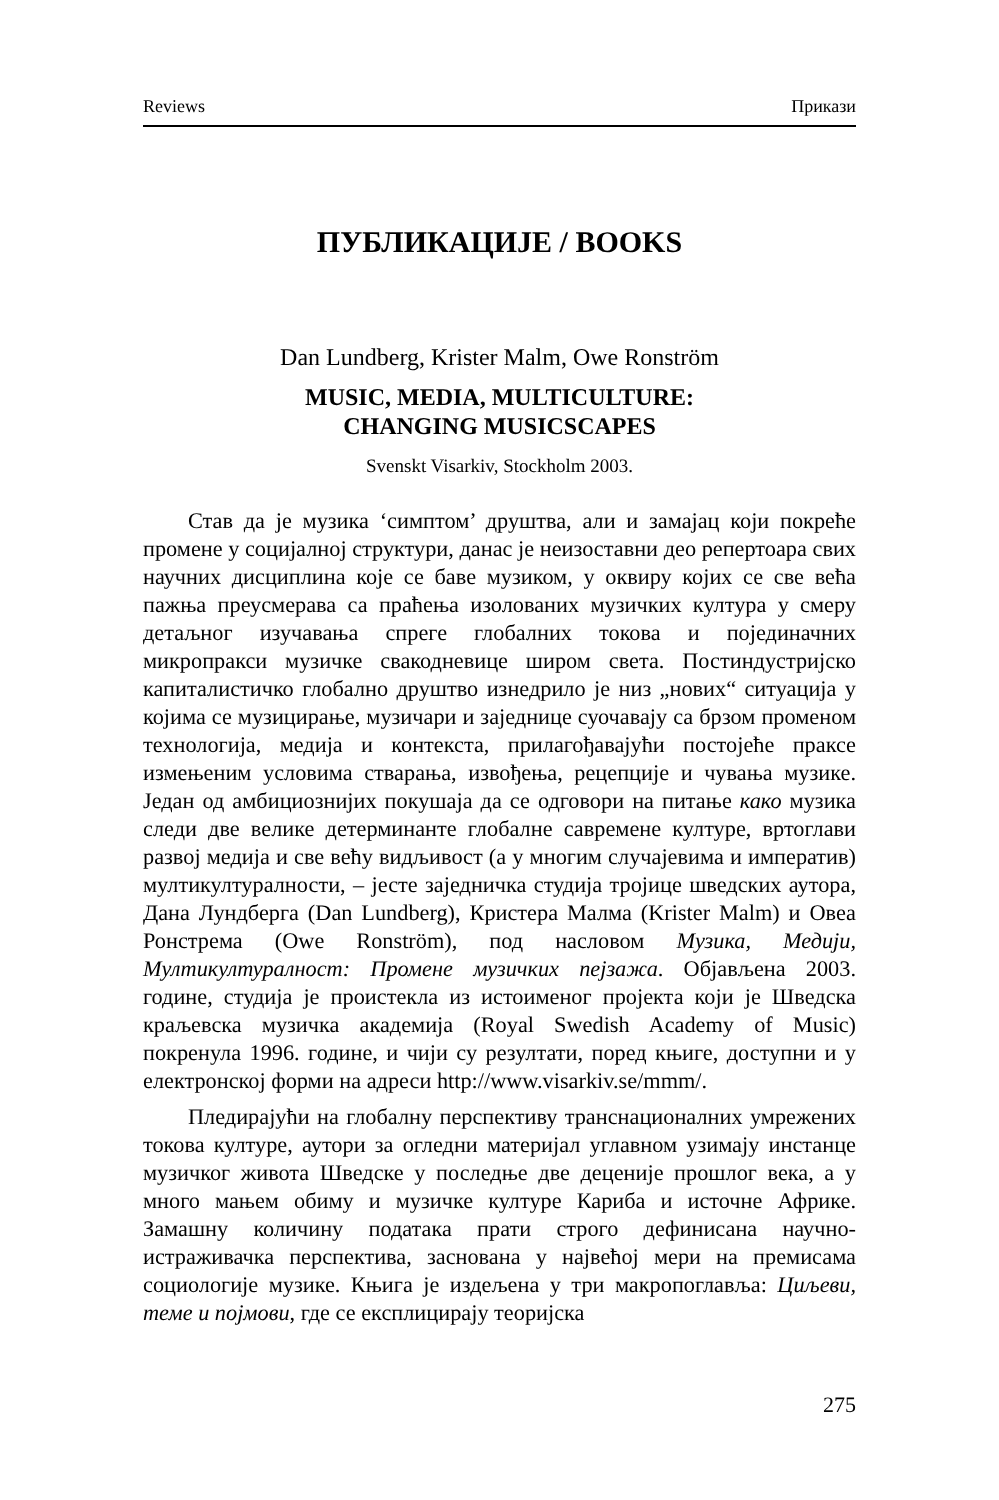Reviews Прикази
ПУБЛИКАЦИЈЕ / BOOKS
Dan Lundberg, Krister Malm, Owe Ronström
MUSIC, MEDIA, MULTICULTURE:
CHANGING MUSICSCAPES
Svenskt Visarkiv, Stockholm 2003.
Став да је музика ‘симптом’ друштва, али и замајац који покреће промене у социјалној структури, данас је неизоставни део репертоара свих научних дисциплина које се баве музиком, у оквиру којих се све већа пажња преусмерава са праћења изолованих музичких култура у смеру детаљног изучавања спреге глобалних токова и појединачних микропракси музичке свакодневице широм света. Постиндустријско капиталистичко глобално друштво изнедрило је низ „нових“ ситуација у којима се музицирање, музичари и заједнице суочавају са брзом променом технологија, медија и контекста, прилагођавајући постојеће праксе измењеним условима стварања, извођења, рецепције и чувања музике. Један од амбициознијих покушаја да се одговори на питање како музика следи две велике детерминанте глобалне савремене културе, вртоглави развој медија и све већу видљивост (а у многим случајевима и императив) мултикултуралности, – јесте заједничка студија тројице шведских аутора, Дана Лундберга (Dan Lundberg), Кристера Малма (Krister Malm) и Овеа Ронстрема (Owe Ronström), под насловом Музика, Медији, Мултикултуралност: Промене музичких пејзажа. Објављена 2003. године, студија је проистекла из истоименог пројекта који је Шведска краљевска музичка академија (Royal Swedish Academy of Music) покренула 1996. године, и чији су резултати, поред књиге, доступни и у електронској форми на адреси http://www.visarkiv.se/mmm/.
Пледирајући на глобалну перспективу транснационалних умрежених токова културе, аутори за огледни материјал углавном узимају инстанце музичког живота Шведске у последње две деценије прошлог века, а у много мањем обиму и музичке културе Кариба и источне Африке. Замашну количину података прати строго дефинисана научно-истраживачка перспектива, заснована у највећој мери на премисама социологије музике. Књига је издељена у три макропоглавља: Циљеви, теме и појмови, где се експлицирају теоријска
275